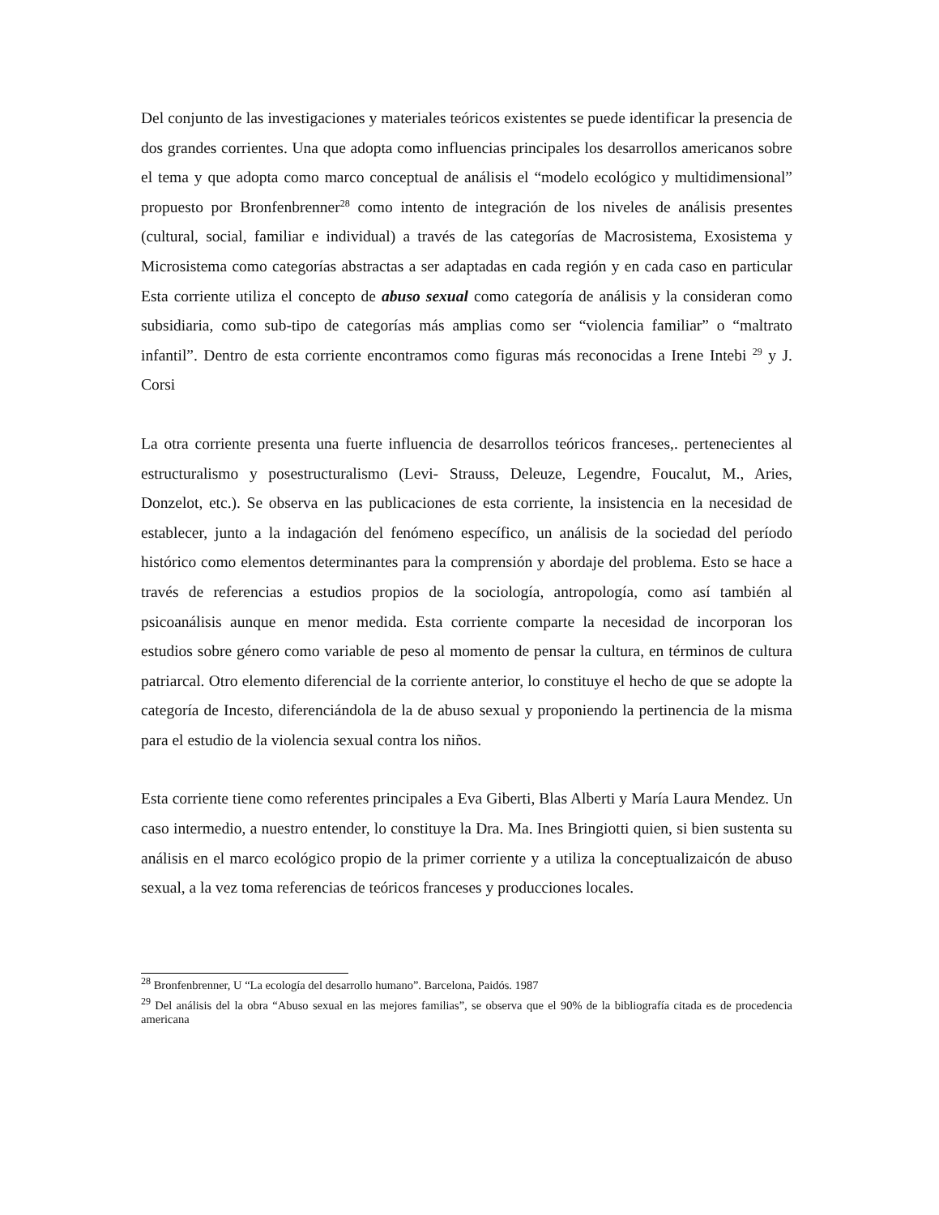Del conjunto de las investigaciones y materiales teóricos existentes se puede identificar la presencia de dos grandes corrientes. Una que adopta como influencias principales los desarrollos americanos sobre el tema y que adopta como marco conceptual de análisis el “modelo ecológico y multidimensional” propuesto por Bronfenbrenner<sup>28</sup> como intento de integración de los niveles de análisis presentes (cultural, social, familiar e individual) a través de las categorías de Macrosistema, Exosistema y Microsistema como categorías abstractas a ser adaptadas en cada región y en cada caso en particular Esta corriente utiliza el concepto de abuso sexual como categoría de análisis y la consideran como subsidiaria, como sub-tipo de categorías más amplias como ser “violencia familiar” o “maltrato infantil”. Dentro de esta corriente encontramos como figuras más reconocidas a Irene Intebi <sup>29</sup> y J. Corsi
La otra corriente presenta una fuerte influencia de desarrollos teóricos franceses,. pertenecientes al estructuralismo y posestructuralismo (Levi- Strauss, Deleuze, Legendre, Foucalut, M., Aries, Donzelot, etc.). Se observa en las publicaciones de esta corriente, la insistencia en la necesidad de establecer, junto a la indagación del fenómeno específico, un análisis de la sociedad del período histórico como elementos determinantes para la comprensión y abordaje del problema. Esto se hace a través de referencias a estudios propios de la sociología, antropología, como así también al psicoanálisis aunque en menor medida. Esta corriente comparte la necesidad de incorporan los estudios sobre género como variable de peso al momento de pensar la cultura, en términos de cultura patriarcal. Otro elemento diferencial de la corriente anterior, lo constituye el hecho de que se adopte la categoría de Incesto, diferenciándola de la de abuso sexual y proponiendo la pertinencia de la misma para el estudio de la violencia sexual contra los niños.
Esta corriente tiene como referentes principales a Eva Giberti, Blas Alberti y María Laura Mendez. Un caso intermedio, a nuestro entender, lo constituye la Dra. Ma. Ines Bringiotti quien, si bien sustenta su análisis en el marco ecológico propio de la primer corriente y a utiliza la conceptualizaicón de abuso sexual, a la vez toma referencias de teóricos franceses y producciones locales.
<sup>28</sup> Bronfenbrenner, U “La ecología del desarrollo humano”. Barcelona, Paidós. 1987
<sup>29</sup> Del análisis del la obra “Abuso sexual en las mejores familias”, se observa que el 90% de la bibliografía citada es de procedencia americana